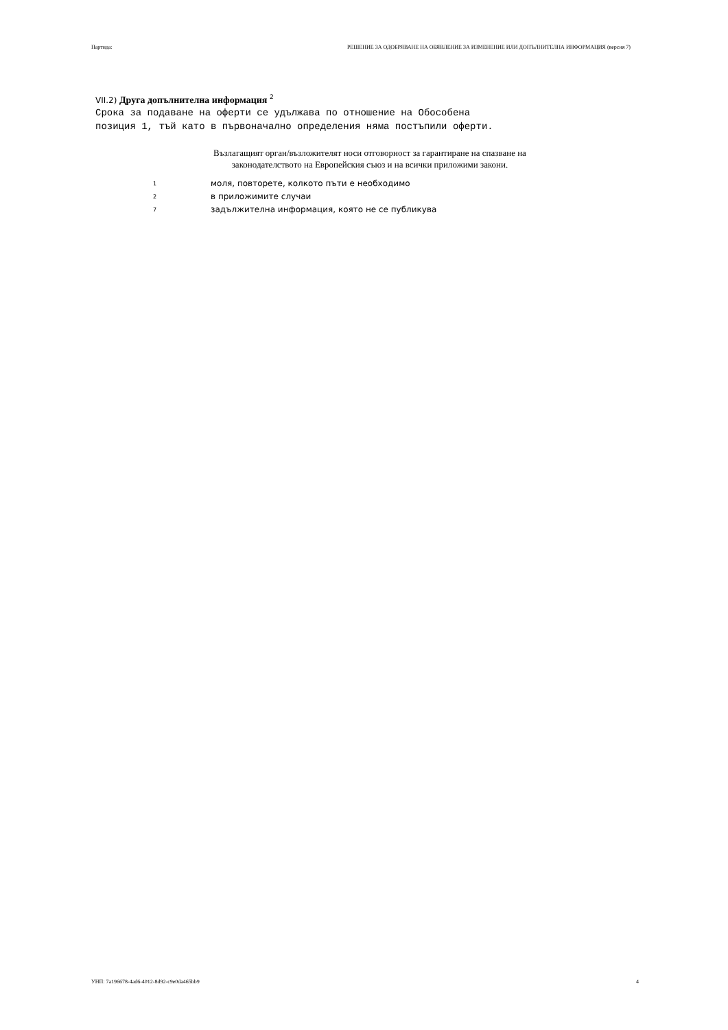Партида: РЕШЕНИЕ ЗА ОДОБРЯВАНЕ НА ОБЯВЛЕНИЕ ЗА ИЗМЕНЕНИЕ ИЛИ ДОПЪЛНИТЕЛНА ИНФОРМАЦИЯ (версия 7)
VII.2) Друга допълнителна информация <sup>2</sup>
Срока за подаване на оферти се удължава по отношение на Обособена позиция 1, тъй като в първоначално определения няма постъпили оферти.
Възлагащият орган/възложителят носи отговорност за гарантиране на спазване на
законодателството на Европейския съюз и на всички приложими закони.
<sup>1</sup> моля, повторете, колкото пъти е необходимо
<sup>2</sup> в приложимите случаи
<sup>7</sup> задължителна информация, която не се публикува
УНП: 7a196678-4ad6-4012-8d92-c9e0da465bb9 4